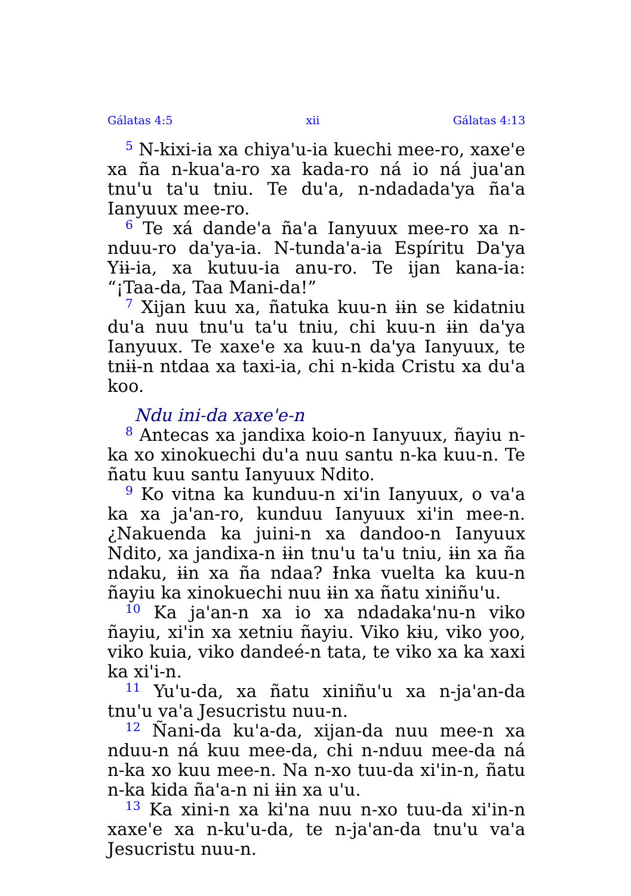Gálatas 4:5 xii Gálatas 4:13
<sup>5</sup> N-kixi-ia xa chiya'u-ia kuechi mee-ro, xaxe'e xa ña n-kua'a-ro xa kada-ro ná io ná jua'an tnu'u ta'u tniu. Te du'a, n-ndadada'ya ña'a Ianyuux mee-ro.
<sup>6</sup> Te xá dande'a ña'a Ianyuux mee-ro xa n-nduu-ro da'ya-ia. N-tunda'a-ia Espíritu Da'ya Yɨɨ-ia, xa kutuu-ia anu-ro. Te ijan kana-ia: “¡Taa-da, Taa Mani-da!”
<sup>7</sup> Xijan kuu xa, ñatuka kuu-n ɨɨn se kidatniu du'a nuu tnu'u ta'u tniu, chi kuu-n ɨɨn da'ya Ianyuux. Te xaxe'e xa kuu-n da'ya Ianyuux, te tnɨɨ-n ntdaa xa taxi-ia, chi n-kida Cristu xa du'a koo.
Ndu ini-da xaxe'e-n
<sup>8</sup> Antecas xa jandixa koio-n Ianyuux, ñayiu n-ka xo xinokuechi du'a nuu santu n-ka kuu-n. Te ñatu kuu santu Ianyuux Ndito.
<sup>9</sup> Ko vitna ka kunduu-n xi'in Ianyuux, o va'a ka xa ja'an-ro, kunduu Ianyuux xi'in mee-n. ¿Nakuenda ka juini-n xa dandoo-n Ianyuux Ndito, xa jandixa-n ɨɨn tnu'u ta'u tniu, ɨɨn xa ña ndaku, ɨɨn xa ña ndaa? Ɨnka vuelta ka kuu-n ñayiu ka xinokuechi nuu ɨɨn xa ñatu xiniñu'u.
<sup>10</sup> Ka ja'an-n xa io xa ndadaka'nu-n viko ñayiu, xi'in xa xetniu ñayiu. Viko kɨu, viko yoo, viko kuia, viko dandeé-n tata, te viko xa ka xaxi ka xi'i-n.
<sup>11</sup> Yu'u-da, xa ñatu xiniñu'u xa n-ja'an-da tnu'u va'a Jesucristu nuu-n.
<sup>12</sup> Ñani-da ku'a-da, xijan-da nuu mee-n xa nduu-n ná kuu mee-da, chi n-nduu mee-da ná n-ka xo kuu mee-n. Na n-xo tuu-da xi'in-n, ñatu n-ka kida ña'a-n ni ɨɨn xa u'u.
<sup>13</sup> Ka xini-n xa ki'na nuu n-xo tuu-da xi'in-n xaxe'e xa n-ku'u-da, te n-ja'an-da tnu'u va'a Jesucristu nuu-n.